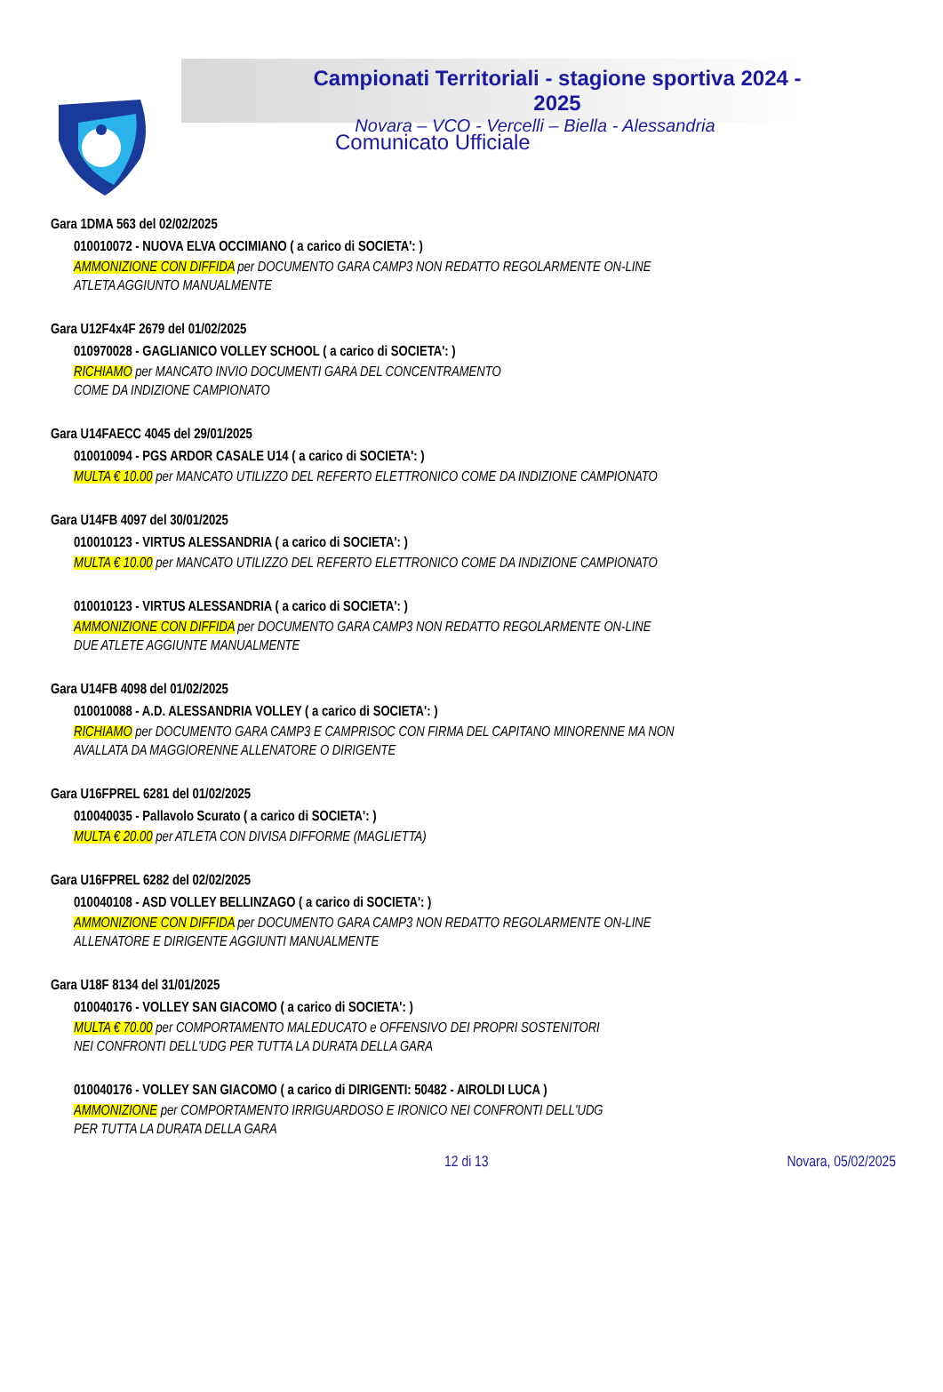Campionati Territoriali - stagione sportiva 2024 - 2025
Novara – VCO - Vercelli – Biella - Alessandria
Comunicato Ufficiale
Gara 1DMA 563 del 02/02/2025
010010072 - NUOVA ELVA OCCIMIANO ( a carico di SOCIETA': )
AMMONIZIONE CON DIFFIDA per DOCUMENTO GARA CAMP3 NON REDATTO REGOLARMENTE ON-LINE
ATLETA AGGIUNTO MANUALMENTE
Gara U12F4x4F 2679 del 01/02/2025
010970028 - GAGLIANICO VOLLEY SCHOOL ( a carico di SOCIETA': )
RICHIAMO per MANCATO INVIO DOCUMENTI GARA DEL CONCENTRAMENTO
COME DA INDIZIONE CAMPIONATO
Gara U14FAECC 4045 del 29/01/2025
010010094 - PGS ARDOR CASALE U14 ( a carico di SOCIETA': )
MULTA € 10.00 per MANCATO UTILIZZO DEL REFERTO ELETTRONICO COME DA INDIZIONE CAMPIONATO
Gara U14FB 4097 del 30/01/2025
010010123 - VIRTUS ALESSANDRIA ( a carico di SOCIETA': )
MULTA € 10.00 per MANCATO UTILIZZO DEL REFERTO ELETTRONICO COME DA INDIZIONE CAMPIONATO
010010123 - VIRTUS ALESSANDRIA ( a carico di SOCIETA': )
AMMONIZIONE CON DIFFIDA per DOCUMENTO GARA CAMP3 NON REDATTO REGOLARMENTE ON-LINE
DUE ATLETE AGGIUNTE MANUALMENTE
Gara U14FB 4098 del 01/02/2025
010010088 - A.D. ALESSANDRIA VOLLEY ( a carico di SOCIETA': )
RICHIAMO per DOCUMENTO GARA CAMP3 E CAMPRISOC CON FIRMA DEL CAPITANO MINORENNE MA NON
AVALLATA DA MAGGIORENNE ALLENATORE O DIRIGENTE
Gara U16FPREL 6281 del 01/02/2025
010040035 - Pallavolo Scurato ( a carico di SOCIETA': )
MULTA € 20.00 per ATLETA CON DIVISA DIFFORME (MAGLIETTA)
Gara U16FPREL 6282 del 02/02/2025
010040108 - ASD VOLLEY BELLINZAGO ( a carico di SOCIETA': )
AMMONIZIONE CON DIFFIDA per DOCUMENTO GARA CAMP3 NON REDATTO REGOLARMENTE ON-LINE
ALLENATORE E DIRIGENTE AGGIUNTI MANUALMENTE
Gara U18F 8134 del 31/01/2025
010040176 - VOLLEY SAN GIACOMO ( a carico di SOCIETA': )
MULTA € 70.00 per COMPORTAMENTO MALEDUCATO e OFFENSIVO DEI PROPRI SOSTENITORI
NEI CONFRONTI DELL'UDG PER TUTTA LA DURATA DELLA GARA
010040176 - VOLLEY SAN GIACOMO ( a carico di DIRIGENTI: 50482 - AIROLDI LUCA )
AMMONIZIONE per COMPORTAMENTO IRRIGUARDOSO E IRONICO NEI CONFRONTI DELL'UDG
PER TUTTA LA DURATA DELLA GARA
12 di 13 Novara, 05/02/2025